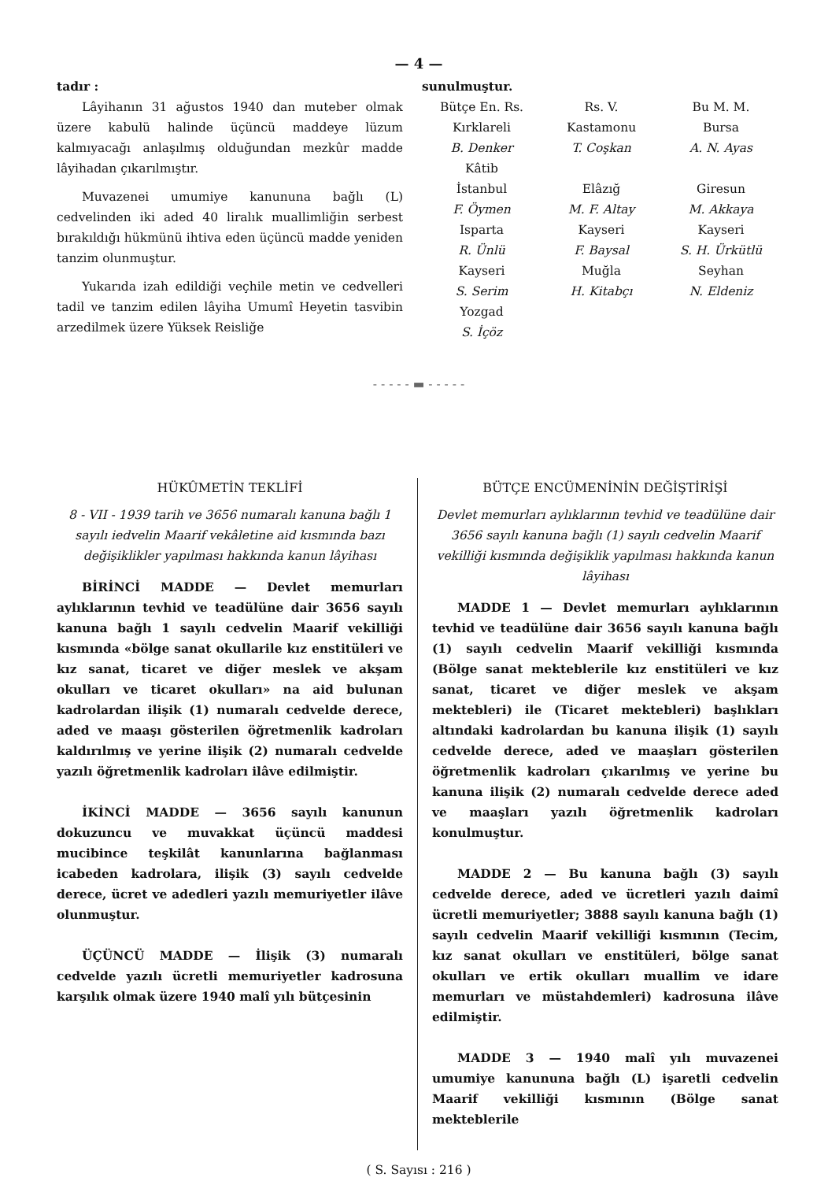— 4 —
tadır :
Lâyihanın 31 ağustos 1940 dan muteber olmak üzere kabulü halinde üçüncü maddeye lüzum kalmıyacağı anlaşılmış olduğundan mezkûr madde lâyihadan çıkarılmıştır.
Muvazenei umumiye kanununa bağlı (L) cedvelinden iki aded 40 liralık muallimliğin serbest bırakıldığı hükmünü ihtiva eden üçüncü madde yeniden tanzim olunmuştur.
Yukarıda izah edildiği veçhile metin ve cedvelleri tadil ve tanzim edilen lâyiha Umumî Heyetin tasvibin arzedilmek üzere Yüksek Reisliğe
sunulmuştur.
Bütçe En. Rs.
Kırklareli
B. Denker
Kâtib
İstanbul
F. Öymen
Isparta
R. Ünlü
Kayseri
S. Serim
Yozgad
S. İçöz
Rs. V.
Kastamonu
T. Coşkan
Elâzığ
M. F. Altay
Kayseri
F. Baysal
Muğla
H. Kitabçı
Bu M. M.
Bursa
A. N. Ayas
Giresun
M. Akkaya
Kayseri
S. H. Ürkütlü
Seyhan
N. Eldeniz
- - - - - ▬ - - - - -
HÜKÛMETİN TEKLİFİ
8 - VII - 1939 tarih ve 3656 numaralı kanuna bağlı 1 sayılı iedvelin Maarif vekâletine aid kısmında bazı değişiklikler yapılması hakkında kanun lâyihası
BİRİNCİ MADDE — Devlet memurları aylıklarının tevhid ve teadülüne dair 3656 sayılı kanuna bağlı 1 sayılı cedvelin Maarif vekilliği kısmında «bölge sanat okullarile kız enstitüleri ve kız sanat, ticaret ve diğer meslek ve akşam okulları ve ticaret okulları» na aid bulunan kadrolardan ilişik (1) numaralı cedvelde derece, aded ve maaşı gösterilen öğretmenlik kadroları kaldırılmış ve yerine ilişik (2) numaralı cedvelde yazılı öğretmenlik kadroları ilâve edilmiştir.
İKİNCİ MADDE — 3656 sayılı kanunun dokuzuncu ve muvakkat üçüncü maddesi mucibince teşkilât kanunlarına bağlanması icabeden kadrolara, ilişik (3) sayılı cedvelde derece, ücret ve adedleri yazılı memuriyetler ilâve olunmuştur.
ÜÇÜNCÜ MADDE — İlişik (3) numaralı cedvelde yazılı ücretli memuriyetler kadrosuna karşılık olmak üzere 1940 malî yılı bütçesinin
BÜTÇE ENCÜMENİNİN DEĞİŞTİRİŞİ
Devlet memurları aylıklarının tevhid ve teadülüne dair 3656 sayılı kanuna bağlı (1) sayılı cedvelin Maarif vekilliği kısmında değişiklik yapılması hakkında kanun lâyihası
MADDE 1 — Devlet memurları aylıklarının tevhid ve teadülüne dair 3656 sayılı kanuna bağlı (1) sayılı cedvelin Maarif vekilliği kısmında (Bölge sanat mekteblerile kız enstitüleri ve kız sanat, ticaret ve diğer meslek ve akşam mektebleri) ile (Ticaret mektebleri) başlıkları altındaki kadrolardan bu kanuna ilişik (1) sayılı cedvelde derece, aded ve maaşları gösterilen öğretmenlik kadroları çıkarılmış ve yerine bu kanuna ilişik (2) numaralı cedvelde derece aded ve maaşları yazılı öğretmenlik kadroları konulmuştur.
MADDE 2 — Bu kanuna bağlı (3) sayılı cedvelde derece, aded ve ücretleri yazılı daimî ücretli memuriyetler; 3888 sayılı kanuna bağlı (1) sayılı cedvelin Maarif vekilliği kısmının (Tecim, kız sanat okulları ve enstitüleri, bölge sanat okulları ve ertik okulları muallim ve idare memurları ve müstahdemleri) kadrosuna ilâve edilmiştir.
MADDE 3 — 1940 malî yılı muvazenei umumiye kanununa bağlı (L) işaretli cedvelin Maarif vekilliği kısmının (Bölge sanat mekteblerile
( S. Sayısı : 216 )